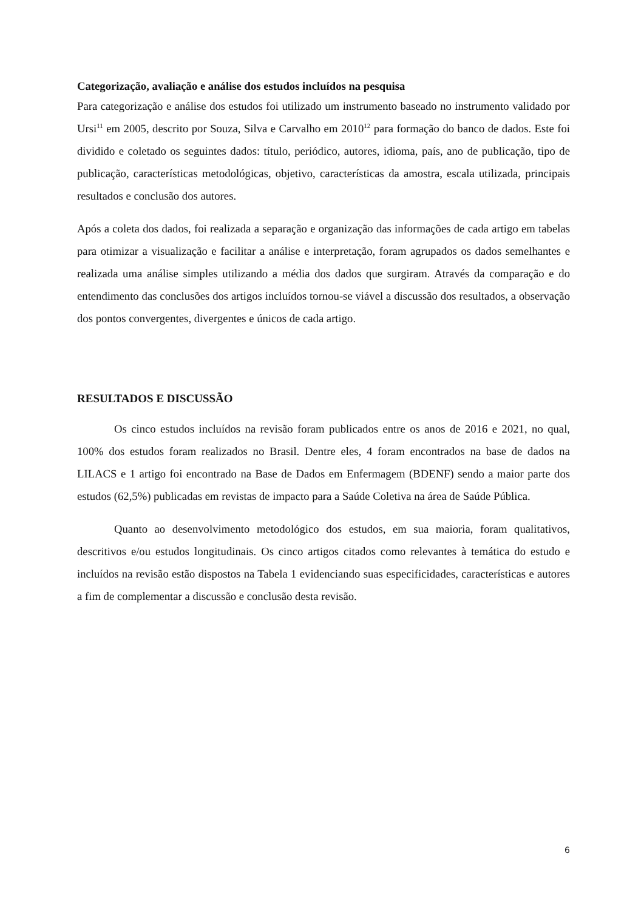Categorização, avaliação e análise dos estudos incluídos na pesquisa
Para categorização e análise dos estudos foi utilizado um instrumento baseado no instrumento validado por Ursi<sup>11</sup> em 2005, descrito por Souza, Silva e Carvalho em 2010<sup>12</sup> para formação do banco de dados. Este foi dividido e coletado os seguintes dados: título, periódico, autores, idioma, país, ano de publicação, tipo de publicação, características metodológicas, objetivo, características da amostra, escala utilizada, principais resultados e conclusão dos autores.
Após a coleta dos dados, foi realizada a separação e organização das informações de cada artigo em tabelas para otimizar a visualização e facilitar a análise e interpretação, foram agrupados os dados semelhantes e realizada uma análise simples utilizando a média dos dados que surgiram. Através da comparação e do entendimento das conclusões dos artigos incluídos tornou-se viável a discussão dos resultados, a observação dos pontos convergentes, divergentes e únicos de cada artigo.
RESULTADOS E DISCUSSÃO
Os cinco estudos incluídos na revisão foram publicados entre os anos de 2016 e 2021, no qual, 100% dos estudos foram realizados no Brasil. Dentre eles, 4 foram encontrados na base de dados na LILACS e 1 artigo foi encontrado na Base de Dados em Enfermagem (BDENF) sendo a maior parte dos estudos (62,5%) publicadas em revistas de impacto para a Saúde Coletiva na área de Saúde Pública.
Quanto ao desenvolvimento metodológico dos estudos, em sua maioria, foram qualitativos, descritivos e/ou estudos longitudinais. Os cinco artigos citados como relevantes à temática do estudo e incluídos na revisão estão dispostos na Tabela 1 evidenciando suas especificidades, características e autores a fim de complementar a discussão e conclusão desta revisão.
6